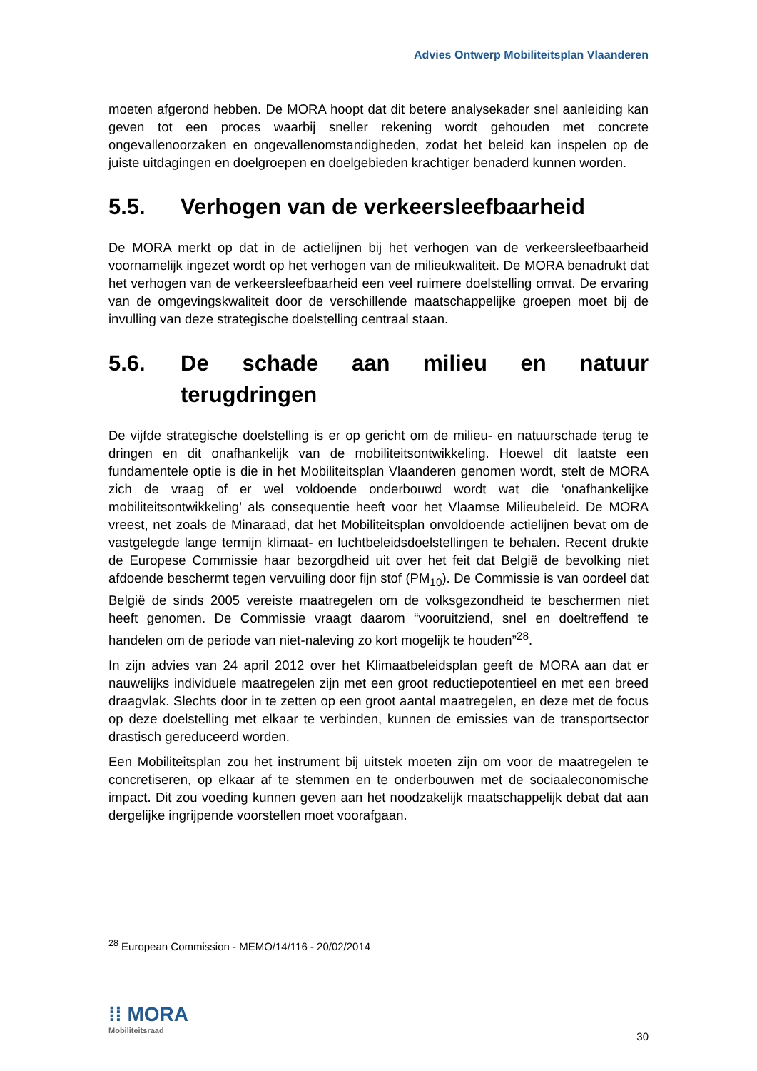Advies Ontwerp Mobiliteitsplan Vlaanderen
moeten afgerond hebben. De MORA hoopt dat dit betere analysekader snel aanleiding kan geven tot een proces waarbij sneller rekening wordt gehouden met concrete ongevallenoorzaken en ongevallenomstandigheden, zodat het beleid kan inspelen op de juiste uitdagingen en doelgroepen en doelgebieden krachtiger benaderd kunnen worden.
5.5. Verhogen van de verkeersleefbaarheid
De MORA merkt op dat in de actielijnen bij het verhogen van de verkeersleefbaarheid voornamelijk ingezet wordt op het verhogen van de milieukwaliteit. De MORA benadrukt dat het verhogen van de verkeersleefbaarheid een veel ruimere doelstelling omvat. De ervaring van de omgevingskwaliteit door de verschillende maatschappelijke groepen moet bij de invulling van deze strategische doelstelling centraal staan.
5.6. De schade aan milieu en natuur terugdringen
De vijfde strategische doelstelling is er op gericht om de milieu- en natuurschade terug te dringen en dit onafhankelijk van de mobiliteitsontwikkeling. Hoewel dit laatste een fundamentele optie is die in het Mobiliteitsplan Vlaanderen genomen wordt, stelt de MORA zich de vraag of er wel voldoende onderbouwd wordt wat die ‘onafhankelijke mobiliteitsontwikkeling’ als consequentie heeft voor het Vlaamse Milieubeleid. De MORA vreest, net zoals de Minaraad, dat het Mobiliteitsplan onvoldoende actielijnen bevat om de vastgelegde lange termijn klimaat- en luchtbeleidsdoelstellingen te behalen. Recent drukte de Europese Commissie haar bezorgdheid uit over het feit dat België de bevolking niet afdoende beschermt tegen vervuiling door fijn stof (PM<sub>10</sub>). De Commissie is van oordeel dat België de sinds 2005 vereiste maatregelen om de volksgezondheid te beschermen niet heeft genomen. De Commissie vraagt daarom “vooruitziend, snel en doeltreffend te handelen om de periode van niet-naleving zo kort mogelijk te houden”<sup>28</sup>.
In zijn advies van 24 april 2012 over het Klimaatbeleidsplan geeft de MORA aan dat er nauwelijks individuele maatregelen zijn met een groot reductiepotentieel en met een breed draagvlak. Slechts door in te zetten op een groot aantal maatregelen, en deze met de focus op deze doelstelling met elkaar te verbinden, kunnen de emissies van de transportsector drastisch gereduceerd worden.
Een Mobiliteitsplan zou het instrument bij uitstek moeten zijn om voor de maatregelen te concretiseren, op elkaar af te stemmen en te onderbouwen met de sociaaleconomische impact. Dit zou voeding kunnen geven aan het noodzakelijk maatschappelijk debat dat aan dergelijke ingrijpende voorstellen moet voorafgaan.
<sup>28</sup> European Commission - MEMO/14/116 - 20/02/2014
⁞⁞ MORA
Mobiliteitsraad
30